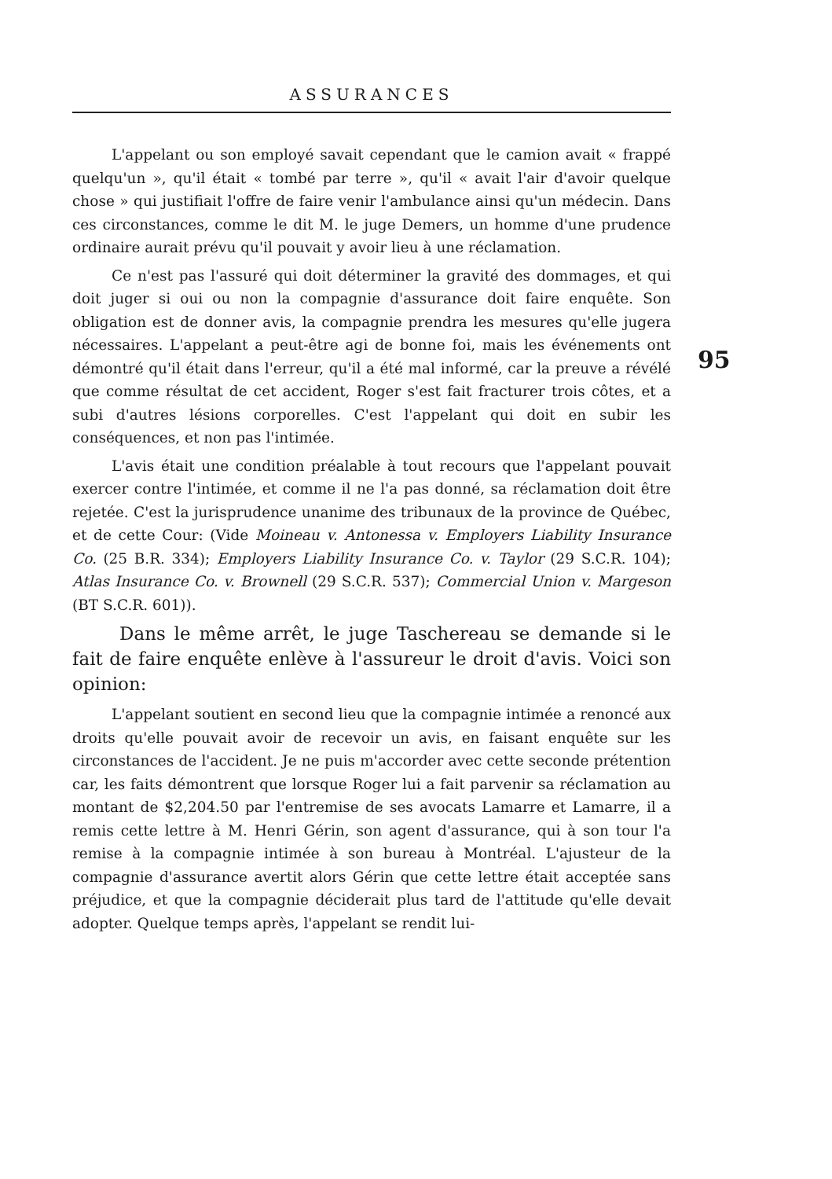ASSURANCES
95
L'appelant ou son employé savait cependant que le camion avait « frappé quelqu'un », qu'il était « tombé par terre », qu'il « avait l'air d'avoir quelque chose » qui justifiait l'offre de faire venir l'ambulance ainsi qu'un médecin. Dans ces circonstances, comme le dit M. le juge Demers, un homme d'une prudence ordinaire aurait prévu qu'il pouvait y avoir lieu à une réclamation.
Ce n'est pas l'assuré qui doit déterminer la gravité des dommages, et qui doit juger si oui ou non la compagnie d'assurance doit faire enquête. Son obligation est de donner avis, la compagnie prendra les mesures qu'elle jugera nécessaires. L'appelant a peut-être agi de bonne foi, mais les événements ont démontré qu'il était dans l'erreur, qu'il a été mal informé, car la preuve a révélé que comme résultat de cet accident, Roger s'est fait fracturer trois côtes, et a subi d'autres lésions corporelles. C'est l'appelant qui doit en subir les conséquences, et non pas l'intimée.
L'avis était une condition préalable à tout recours que l'appelant pouvait exercer contre l'intimée, et comme il ne l'a pas donné, sa réclamation doit être rejetée. C'est la jurisprudence unanime des tribunaux de la province de Québec, et de cette Cour: (Vide Moineau v. Antonessa v. Employers Liability Insurance Co. (25 B.R. 334); Employers Liability Insurance Co. v. Taylor (29 S.C.R. 104); Atlas Insurance Co. v. Brownell (29 S.C.R. 537); Commercial Union v. Margeson (BT S.C.R. 601)).
Dans le même arrêt, le juge Taschereau se demande si le fait de faire enquête enlève à l'assureur le droit d'avis. Voici son opinion:
L'appelant soutient en second lieu que la compagnie intimée a renoncé aux droits qu'elle pouvait avoir de recevoir un avis, en faisant enquête sur les circonstances de l'accident. Je ne puis m'accorder avec cette seconde prétention car, les faits démontrent que lorsque Roger lui a fait parvenir sa réclamation au montant de $2,204.50 par l'entremise de ses avocats Lamarre et Lamarre, il a remis cette lettre à M. Henri Gérin, son agent d'assurance, qui à son tour l'a remise à la compagnie intimée à son bureau à Montréal. L'ajusteur de la compagnie d'assurance avertit alors Gérin que cette lettre était acceptée sans préjudice, et que la compagnie déciderait plus tard de l'attitude qu'elle devait adopter. Quelque temps après, l'appelant se rendit lui-